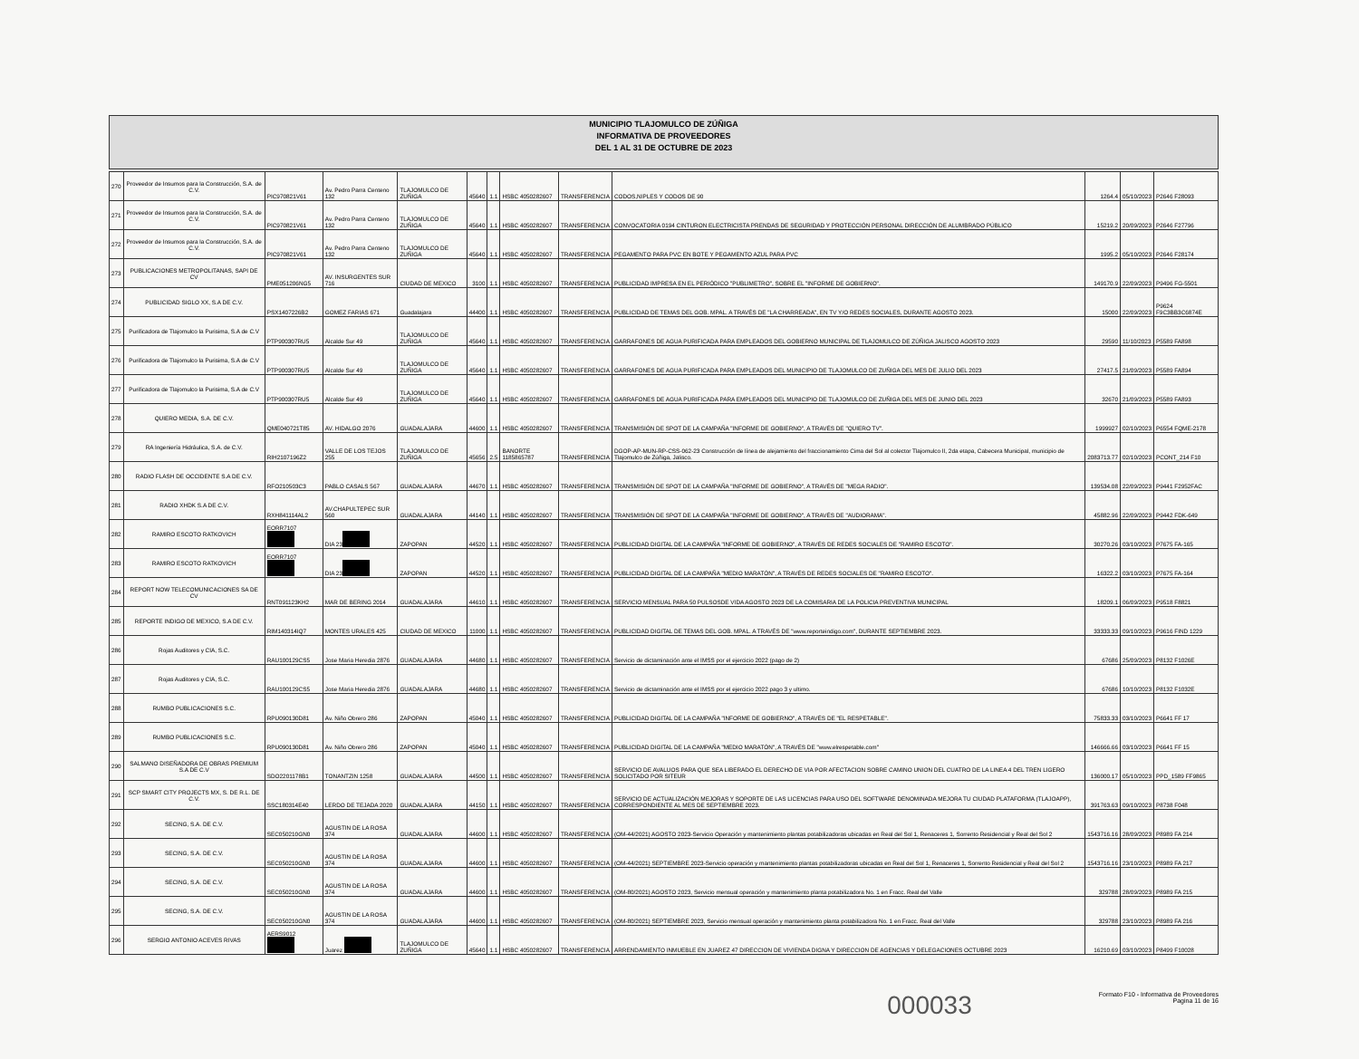MUNICIPIO TLAJOMULCO DE ZÚÑIGA
INFORMATIVA DE PROVEEDORES
DEL 1 AL 31 DE OCTUBRE DE 2023
| 270 | Proveedor de Insumos para la Construcción, S.A. de C.V. | PIC970821V61 | Av. Pedro Parra Centeno 132 | TLAJOMULCO DE ZUÑIGA | 45640 | 1.1 | HSBC 4050282607 | TRANSFERENCIA | CODOS,NIPLES Y CODOS DE 90 | 1264.4 | 05/10/2023 | P2646 F28093 |
| 271 | Proveedor de Insumos para la Construcción, S.A. de C.V. | PIC970821V61 | Av. Pedro Parra Centeno 132 | TLAJOMULCO DE ZUÑIGA | 45640 | 1.1 | HSBC 4050282607 | TRANSFERENCIA | CONVOCATORIA 0194 CINTURON ELECTRICISTA PRENDAS DE SEGURIDAD Y PROTECCIÓN PERSONAL DIRECCIÓN DE ALUMBRADO PÚBLICO | 15219.2 | 20/09/2023 | P2646 F27796 |
| 272 | Proveedor de Insumos para la Construcción, S.A. de C.V. | PIC970821V61 | Av. Pedro Parra Centeno 132 | TLAJOMULCO DE ZUÑIGA | 45640 | 1.1 | HSBC 4050282607 | TRANSFERENCIA | PEGAMENTO PARA PVC EN BOTE Y PEGAMENTO AZUL PARA PVC | 1995.2 | 05/10/2023 | P2646 F28174 |
| 273 | PUBLICACIONES METROPOLITANAS, SAPI DE CV | PME051206NG5 | AV. INSURGENTES SUR 716 | CIUDAD DE MEXICO | 3100 | 1.1 | HSBC 4050282607 | TRANSFERENCIA | PUBLICIDAD IMPRESA EN EL PERIÓDICO "PUBLIMETRO", SOBRE EL "INFORME DE GOBIERNO". | 149170.9 | 22/09/2023 | P9496 FG-5501 |
| 274 | PUBLICIDAD SIGLO XX, S.A DE C.V. | PSX1407226B2 | GOMEZ FARIAS 671 | Guadalajara | 44400 | 1.1 | HSBC 4050282607 | TRANSFERENCIA | PUBLICIDAD DE TEMAS DEL GOB. MPAL. A TRAVÉS DE "LA CHARREADA", EN TV Y/O REDES SOCIALES, DURANTE AGOSTO 2023. | 15000 | 22/09/2023 | P9624 F9C3BB3C6874E |
| 275 | Purificadora de Tlajomulco la Purisima, S.A de C.V | PTP900307RU5 | Alcalde Sur 49 | TLAJOMULCO DE ZUÑIGA | 45640 | 1.1 | HSBC 4050282607 | TRANSFERENCIA | GARRAFONES DE AGUA PURIFICADA PARA EMPLEADOS DEL GOBIERNO MUNICIPAL DE TLAJOMULCO DE ZÚÑIGA JALISCO AGOSTO 2023 | 29590 | 11/10/2023 | P5589 FA898 |
| 276 | Purificadora de Tlajomulco la Purisima, S.A de C.V | PTP900307RU5 | Alcalde Sur 49 | TLAJOMULCO DE ZUÑIGA | 45640 | 1.1 | HSBC 4050282607 | TRANSFERENCIA | GARRAFONES DE AGUA PURIFICADA PARA EMPLEADOS DEL MUNICIPIO DE TLAJOMULCO DE ZUÑIGA DEL MES DE JULIO DEL 2023 | 27417.5 | 21/09/2023 | P5589 FA894 |
| 277 | Purificadora de Tlajomulco la Purisima, S.A de C.V | PTP900307RU5 | Alcalde Sur 49 | TLAJOMULCO DE ZUÑIGA | 45640 | 1.1 | HSBC 4050282607 | TRANSFERENCIA | GARRAFONES DE AGUA PURIFICADA PARA EMPLEADOS DEL MUNICIPIO DE TLAJOMULCO DE ZUÑIGA DEL MES DE JUNIO DEL 2023 | 32670 | 21/09/2023 | P5589 FA893 |
| 278 | QUIERO MEDIA, S.A. DE C.V. | QME040721T85 | AV. HIDALGO 2076 | GUADALAJARA | 44600 | 1.1 | HSBC 4050282607 | TRANSFERENCIA | TRANSMISIÓN DE SPOT DE LA CAMPAÑA "INFORME DE GOBIERNO", A TRAVÉS DE "QUIERO TV". | 1999927 | 02/10/2023 | P6554 FQME-2178 |
| 279 | RA Ingeniería Hidráulica, S.A. de C.V. | RIH2107196Z2 | VALLE DE LOS TEJOS 255 | TLAJOMULCO DE ZUÑIGA | 45656 | 2.5 | BANORTE 1185865787 | TRANSFERENCIA | DGOP-AP-MUN-RP-CSS-062-23 Construcción de línea de alejamiento del fraccionamiento Cima del Sol al colector Tlajomulco II, 2da etapa, Cabecera Municipal, municipio de Tlajomulco de Zúñiga, Jalisco. | 2083713.77 | 02/10/2023 | PCONT_214 F10 |
| 280 | RADIO FLASH DE OCCIDENTE S.A DE C.V. | RFO210503C3 | PABLO CASALS 567 | GUADALAJARA | 44670 | 1.1 | HSBC 4050282607 | TRANSFERENCIA | TRANSMISIÓN DE SPOT DE LA CAMPAÑA "INFORME DE GOBIERNO", A TRAVÉS DE "MEGA RADIO". | 139534.08 | 22/09/2023 | P9441 F2952FAC |
| 281 | RADIO XHDK S.A DE C.V. | RXH841114AL2 | AV.CHAPULTEPEC SUR 560 | GUADALAJARA | 44140 | 1.1 | HSBC 4050282607 | TRANSFERENCIA | TRANSMISIÓN DE SPOT DE LA CAMPAÑA "INFORME DE GOBIERNO", A TRAVÉS DE "AUDIORAMA". | 45882.96 | 22/09/2023 | P9442 FDK-649 |
| 282 | RAMIRO ESCOTO RATKOVICH | EORR7107 | DIA 23 | ZAPOPAN | 44520 | 1.1 | HSBC 4050282607 | TRANSFERENCIA | PUBLICIDAD DIGITAL DE LA CAMPAÑA "INFORME DE GOBIERNO", A TRAVÉS DE REDES SOCIALES DE "RAMIRO ESCOTO". | 30270.26 | 03/10/2023 | P7675 FA-165 |
| 283 | RAMIRO ESCOTO RATKOVICH | EORR7107 | DIA 23 | ZAPOPAN | 44520 | 1.1 | HSBC 4050282607 | TRANSFERENCIA | PUBLICIDAD DIGITAL DE LA CAMPAÑA "MEDIO MARATÓN", A TRAVÉS DE REDES SOCIALES DE "RAMIRO ESCOTO". | 16322.2 | 03/10/2023 | P7675 FA-164 |
| 284 | REPORT NOW TELECOMUNICACIONES SA DE CV | RNT091123KH2 | MAR DE BERING 2014 | GUADALAJARA | 44610 | 1.1 | HSBC 4050282607 | TRANSFERENCIA | SERVICIO MENSUAL PARA 50 PULSOSDE VIDA AGOSTO 2023 DE LA COMISARIA DE LA POLICIA PREVENTIVA MUNICIPAL | 18209.1 | 06/09/2023 | P9518 F8821 |
| 285 | REPORTE INDIGO DE MEXICO, S.A DE C.V. | RIM140314IQ7 | MONTES URALES 425 | CIUDAD DE MEXICO | 11000 | 1.1 | HSBC 4050282607 | TRANSFERENCIA | PUBLICIDAD DIGITAL DE TEMAS DEL GOB. MPAL. A TRAVÉS DE "www.reporteindigo.com", DURANTE SEPTIEMBRE 2023. | 33333.33 | 09/10/2023 | P9616 FIND 1229 |
| 286 | Rojas Auditores y CIA, S.C. | RAU100129CS5 | Jose Maria Heredia 2876 | GUADALAJARA | 44680 | 1.1 | HSBC 4050282607 | TRANSFERENCIA | Servicio de dictaminación ante el IMSS por el ejercicio 2022 (pago de 2) | 67686 | 25/09/2023 | P8132 F1026E |
| 287 | Rojas Auditores y CIA, S.C. | RAU100129CS5 | Jose Maria Heredia 2876 | GUADALAJARA | 44680 | 1.1 | HSBC 4050282607 | TRANSFERENCIA | Servicio de dictaminación ante el IMSS por el ejercicio 2022 pago 3 y ultimo. | 67686 | 10/10/2023 | P8132 F1032E |
| 288 | RUMBO PUBLICACIONES S.C. | RPU090130D81 | Av. Niño Obrero 286 | ZAPOPAN | 45040 | 1.1 | HSBC 4050282607 | TRANSFERENCIA | PUBLICIDAD DIGITAL DE LA CAMPAÑA "INFORME DE GOBIERNO", A TRAVÉS DE "EL RESPETABLE". | 75833.33 | 03/10/2023 | P6641 FF 17 |
| 289 | RUMBO PUBLICACIONES S.C. | RPU090130D81 | Av. Niño Obrero 286 | ZAPOPAN | 45040 | 1.1 | HSBC 4050282607 | TRANSFERENCIA | PUBLICIDAD DIGITAL DE LA CAMPAÑA "MEDIO MARATÓN", A TRAVÉS DE "www.elrespetable.com" | 146666.66 | 03/10/2023 | P6641 FF 15 |
| 290 | SALMANO DISEÑADORA DE OBRAS PREMIUM S.A DE C.V | SDO2201178B1 | TONANTZIN 1258 | GUADALAJARA | 44500 | 1.1 | HSBC 4050282607 | TRANSFERENCIA | SERVICIO DE AVALUOS PARA QUE SEA LIBERADO EL DERECHO DE VIA POR AFECTACION SOBRE CAMINO UNION DEL CUATRO DE LA LINEA 4 DEL TREN LIGERO SOLICITADO POR SITEUR | 136000.17 | 05/10/2023 | PPD_1589 FF9865 |
| 291 | SCP SMART CITY PROJECTS MX, S. DE R.L. DE C.V. | SSC180314E40 | LERDO DE TEJADA 2020 | GUADALAJARA | 44150 | 1.1 | HSBC 4050282607 | TRANSFERENCIA | SERVICIO DE ACTUALIZACIÓN MEJORAS Y SOPORTE DE LAS LICENCIAS PARA USO DEL SOFTWARE DENOMINADA MEJORA TU CIUDAD PLATAFORMA (TLAJOAPP), CORRESPONDIENTE AL MES DE SEPTIEMBRE 2023. | 391763.63 | 09/10/2023 | P8738 F048 |
| 292 | SECING, S.A. DE C.V. | SEC050210GN0 | AGUSTIN DE LA ROSA 374 | GUADALAJARA | 44600 | 1.1 | HSBC 4050282607 | TRANSFERENCIA | (OM-44/2021) AGOSTO 2023-Servicio Operación y mantenimiento plantas potabilizadoras ubicadas en Real del Sol 1, Renaceres 1, Sorrento Residencial y Real del Sol 2 | 1543716.16 | 28/09/2023 | P8989 FA 214 |
| 293 | SECING, S.A. DE C.V. | SEC050210GN0 | AGUSTIN DE LA ROSA 374 | GUADALAJARA | 44600 | 1.1 | HSBC 4050282607 | TRANSFERENCIA | (OM-44/2021) SEPTIEMBRE 2023-Servicio operación y mantenimiento plantas potabilizadoras ubicadas en Real del Sol 1, Renaceres 1, Sorrento Residencial y Real del Sol 2 | 1543716.16 | 23/10/2023 | P8989 FA 217 |
| 294 | SECING, S.A. DE C.V. | SEC050210GN0 | AGUSTIN DE LA ROSA 374 | GUADALAJARA | 44600 | 1.1 | HSBC 4050282607 | TRANSFERENCIA | (OM-80/2021) AGOSTO 2023, Servicio mensual operación y mantenimiento planta potabilizadora No. 1 en Fracc. Real del Valle | 329788 | 28/09/2023 | P8989 FA 215 |
| 295 | SECING, S.A. DE C.V. | SEC050210GN0 | AGUSTIN DE LA ROSA 374 | GUADALAJARA | 44600 | 1.1 | HSBC 4050282607 | TRANSFERENCIA | (OM-80/2021) SEPTIEMBRE 2023, Servicio mensual operación y mantenimiento planta potabilizadora No. 1 en Fracc. Real del Valle | 329788 | 23/10/2023 | P8989 FA 216 |
| 296 | SERGIO ANTONIO ACEVES RIVAS | AERS9012 | Juarez | TLAJOMULCO DE ZUÑIGA | 45640 | 1.1 | HSBC 4050282607 | TRANSFERENCIA | ARRENDAMIENTO INMUEBLE EN JUAREZ 47 DIRECCION DE VIVIENDA DIGNA Y DIRECCION DE AGENCIAS Y DELEGACIONES OCTUBRE 2023 | 16210.69 | 03/10/2023 | P8499 F10028 |
000033
Formato F10 - Informativa de Proveedores
Pagina 11 de 16